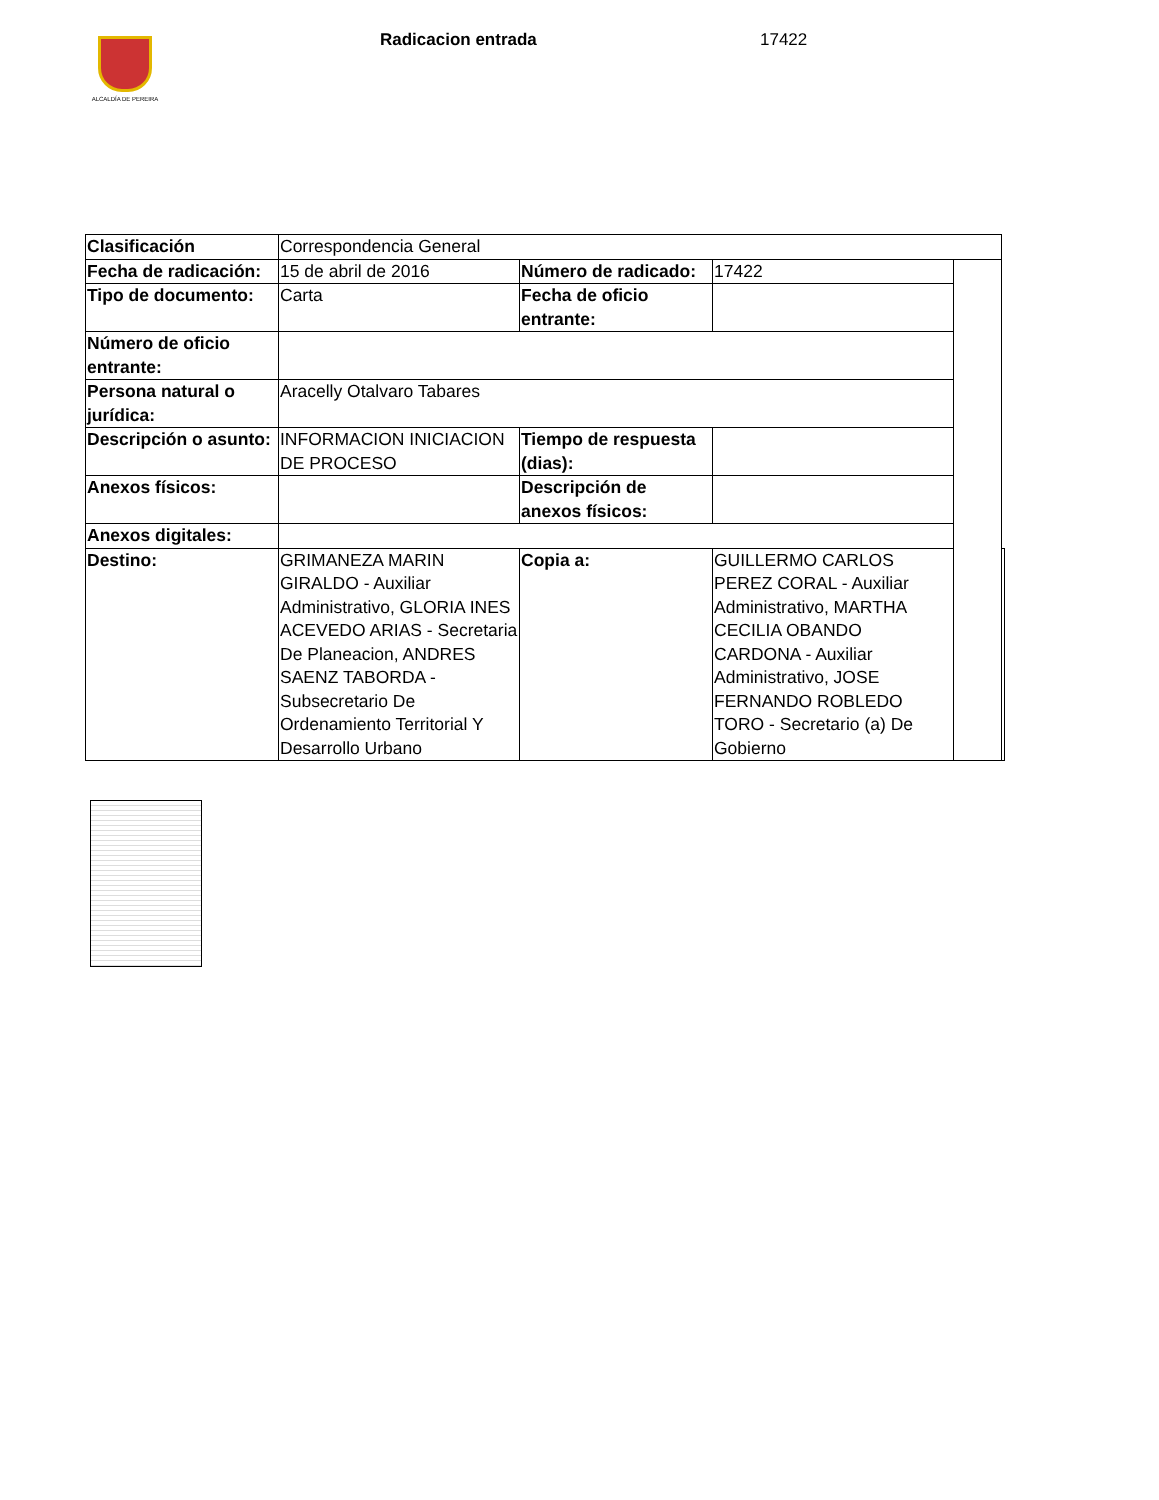ALCALDÍA DE PEREIRA Radicacion entrada 17422
| Clasificación | Correspondencia General | | | | |
| Fecha de radicación: | 15 de abril de 2016 | Número de radicado: | 17422 | | |
| Tipo de documento: | Carta | Fecha de oficio entrante: | | | |
| Número de oficio entrante: | | | | | |
| Persona natural o jurídica: | Aracelly Otalvaro Tabares | | | | |
| Descripción o asunto: | INFORMACION INICIACION DE PROCESO | Tiempo de respuesta (dias): | | | |
| Anexos físicos: | | Descripción de anexos físicos: | | | |
| Anexos digitales: | | | | | |
| Destino: | GRIMANEZA MARIN GIRALDO - Auxiliar Administrativo, GLORIA INES ACEVEDO ARIAS - Secretaria De Planeacion, ANDRES SAENZ TABORDA - Subsecretario De Ordenamiento Territorial Y Desarrollo Urbano | Copia a: | GUILLERMO CARLOS PEREZ CORAL - Auxiliar Administrativo, MARTHA CECILIA OBANDO CARDONA - Auxiliar Administrativo, JOSE FERNANDO ROBLEDO TORO - Secretario (a) De Gobierno | | |